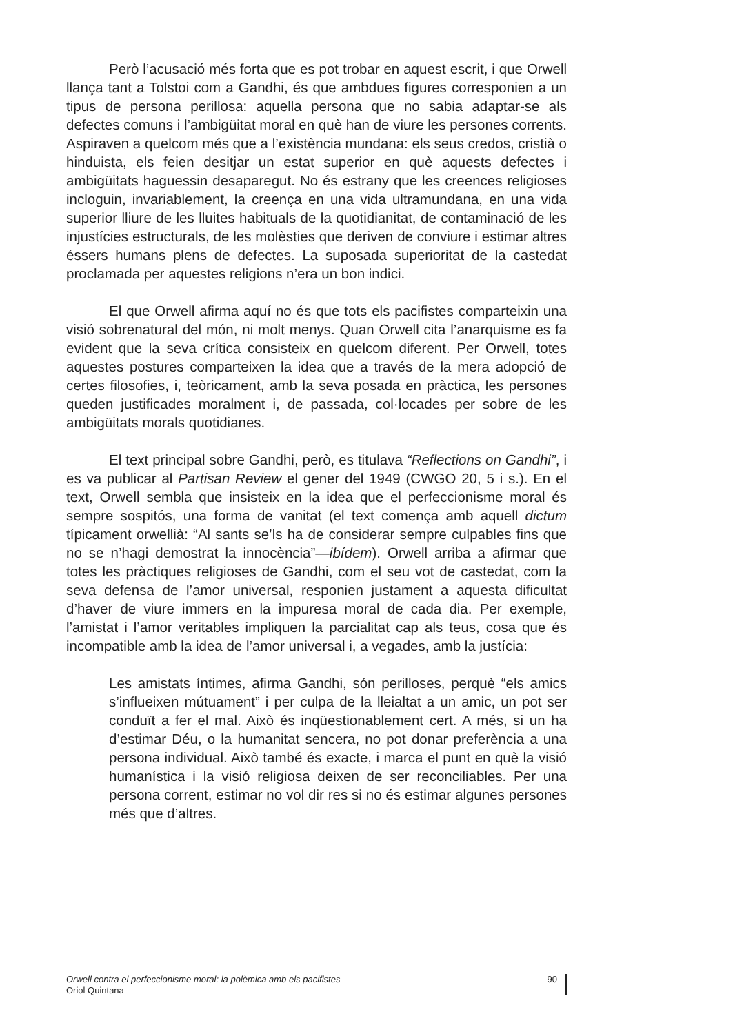Però l’acusació més forta que es pot trobar en aquest escrit, i que Orwell llança tant a Tolstoi com a Gandhi, és que ambdues figures corresponien a un tipus de persona perillosa: aquella persona que no sabia adaptar-se als defectes comuns i l’ambigüitat moral en què han de viure les persones corrents. Aspiraven a quelcom més que a l’existència mundana: els seus credos, cristià o hinduista, els feien desitjar un estat superior en què aquests defectes i ambigüitats haguessin desaparegut. No és estrany que les creences religioses incloguin, invariablement, la creença en una vida ultramundana, en una vida superior lliure de les lluites habituals de la quotidianitat, de contaminació de les injustícies estructurals, de les molèsties que deriven de conviure i estimar altres éssers humans plens de defectes. La suposada superioritat de la castedat proclamada per aquestes religions n’era un bon indici.
El que Orwell afirma aquí no és que tots els pacifistes comparteixin una visió sobrenatural del món, ni molt menys. Quan Orwell cita l’anarquisme es fa evident que la seva crítica consisteix en quelcom diferent. Per Orwell, totes aquestes postures comparteixen la idea que a través de la mera adopció de certes filosofies, i, teòricament, amb la seva posada en pràctica, les persones queden justificades moralment i, de passada, col·locades per sobre de les ambigüitats morals quotidianes.
El text principal sobre Gandhi, però, es titulava “Reflections on Gandhi”, i es va publicar al Partisan Review el gener del 1949 (CWGO 20, 5 i s.). En el text, Orwell sembla que insisteix en la idea que el perfeccionisme moral és sempre sospitós, una forma de vanitat (el text comença amb aquell dictum típicament orwellià: “Al sants se’ls ha de considerar sempre culpables fins que no se n’hagi demostrat la innocència”—ibídem). Orwell arriba a afirmar que totes les pràctiques religioses de Gandhi, com el seu vot de castedat, com la seva defensa de l’amor universal, responien justament a aquesta dificultat d’haver de viure immers en la impuresa moral de cada dia. Per exemple, l’amistat i l’amor veritables impliquen la parcialitat cap als teus, cosa que és incompatible amb la idea de l’amor universal i, a vegades, amb la justícia:
Les amistats íntimes, afirma Gandhi, són perilloses, perquè “els amics s’influeixen mútuament” i per culpa de la lleialtat a un amic, un pot ser conduït a fer el mal. Això és inqüestionablement cert. A més, si un ha d’estimar Déu, o la humanitat sencera, no pot donar preferència a una persona individual. Això també és exacte, i marca el punt en què la visió humanística i la visió religiosa deixen de ser reconciliables. Per una persona corrent, estimar no vol dir res si no és estimar algunes persones més que d’altres.
Orwell contra el perfeccionisme moral: la polèmica amb els pacifistes
Oriol Quintana
90